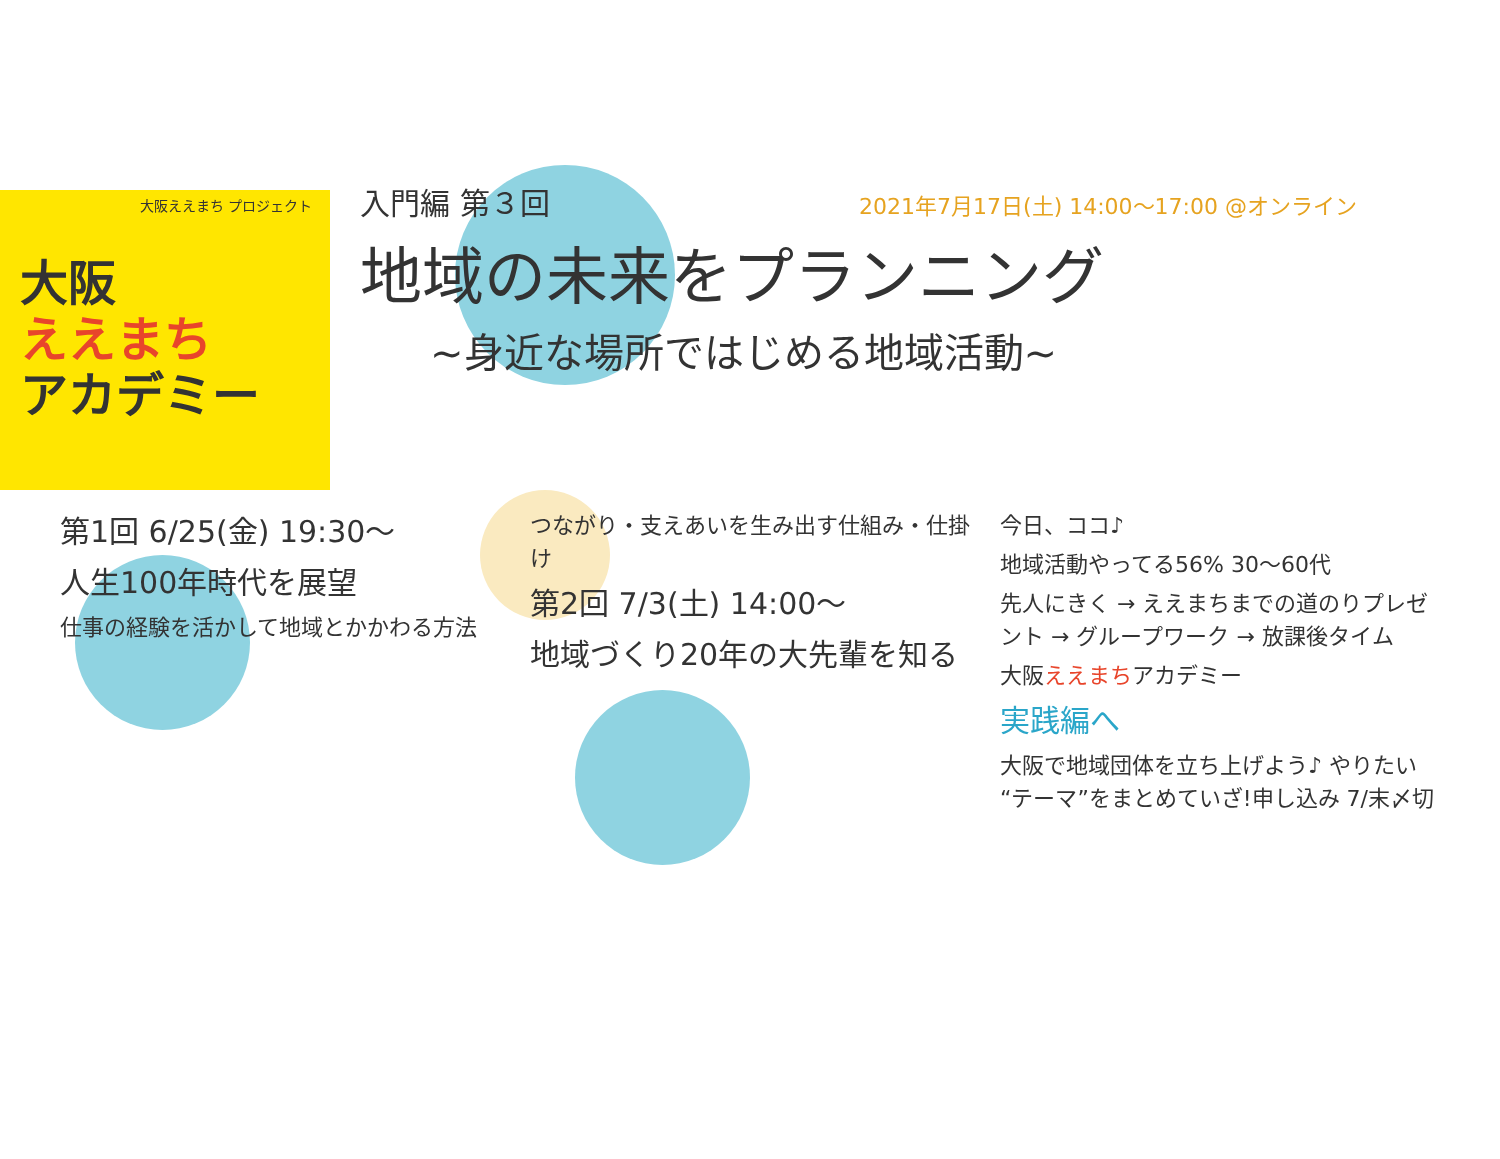大阪ええまち プロジェクト
大阪
ええまち
アカデミー
入門編 第３回 2021年7月17日(土) 14:00〜17:00 @オンライン
地域の未来をプランニング
~身近な場所ではじめる地域活動~
第1回 6/25(金) 19:30〜
人生100年時代を展望
仕事の経験を活かして地域とかかわる方法
つながり・支えあいを生み出す仕組み・仕掛け
第2回 7/3(土) 14:00〜
地域づくり20年の大先輩を知る
今日、ココ♪
地域活動やってる56% 30〜60代
先人にきく → ええまちまでの道のりプレゼント → グループワーク → 放課後タイム
大阪ええまちアカデミー
実践編へ
大阪で地域団体を立ち上げよう♪ やりたい“テーマ”をまとめていざ!申し込み 7/末〆切